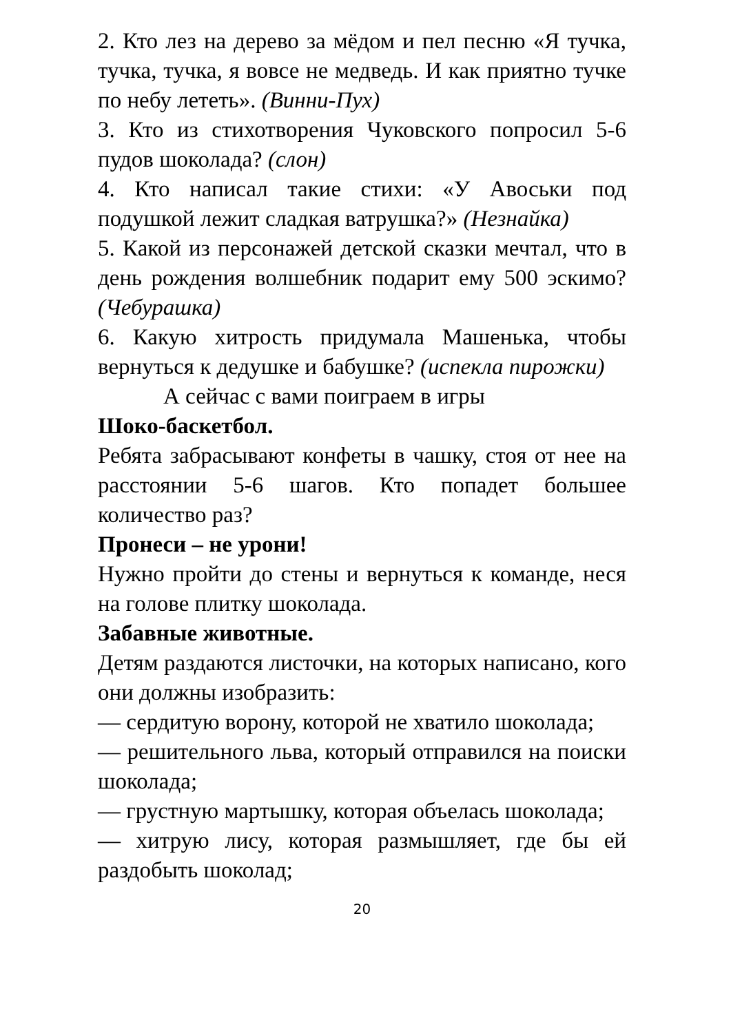2. Кто лез на дерево за мёдом и пел песню «Я тучка, тучка, тучка, я вовсе не медведь. И как приятно тучке по небу лететь». (Винни-Пух)
3. Кто из стихотворения Чуковского попросил 5-6 пудов шоколада? (слон)
4. Кто написал такие стихи: «У Авоськи под подушкой лежит сладкая ватрушка?» (Незнайка)
5. Какой из персонажей детской сказки мечтал, что в день рождения волшебник подарит ему 500 эскимо? (Чебурашка)
6. Какую хитрость придумала Машенька, чтобы вернуться к дедушке и бабушке? (испекла пирожки)
А сейчас с вами поиграем в игры
Шоко-баскетбол.
Ребята забрасывают конфеты в чашку, стоя от нее на расстоянии 5-6 шагов. Кто попадет большее количество раз?
Пронеси – не урони!
Нужно пройти до стены и вернуться к команде, неся на голове плитку шоколада.
Забавные животные.
Детям раздаются листочки, на которых написано, кого они должны изобразить:
— сердитую ворону, которой не хватило шоколада;
— решительного льва, который отправился на поиски шоколада;
— грустную мартышку, которая объелась шоколада;
— хитрую лису, которая размышляет, где бы ей раздобыть шоколад;
20